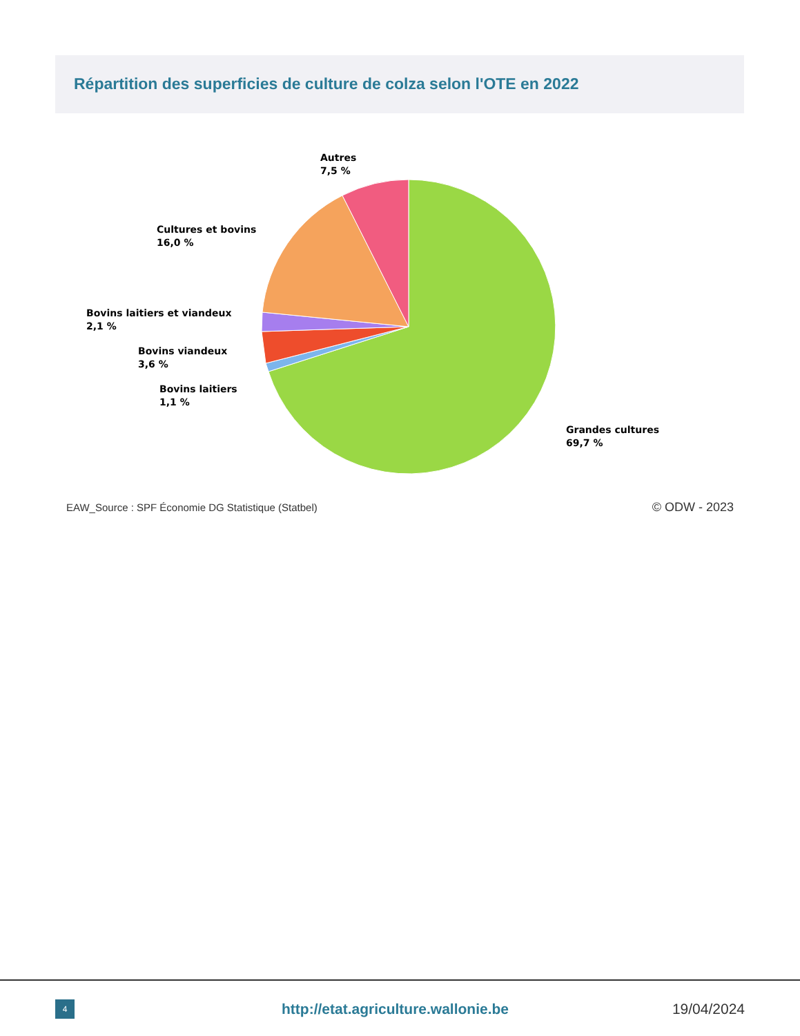Répartition des superficies de culture de colza selon l'OTE en 2022
Autres
7,5 %
Cultures et bovins
16,0 %
Bovins laitiers et viandeux
2,1 %
Bovins viandeux
3,6 %
Bovins laitiers
1,1 %
Grandes cultures
69,7 %
EAW_Source : SPF Économie DG Statistique (Statbel)
© ODW - 2023
4
http://etat.agriculture.wallonie.be
19/04/2024